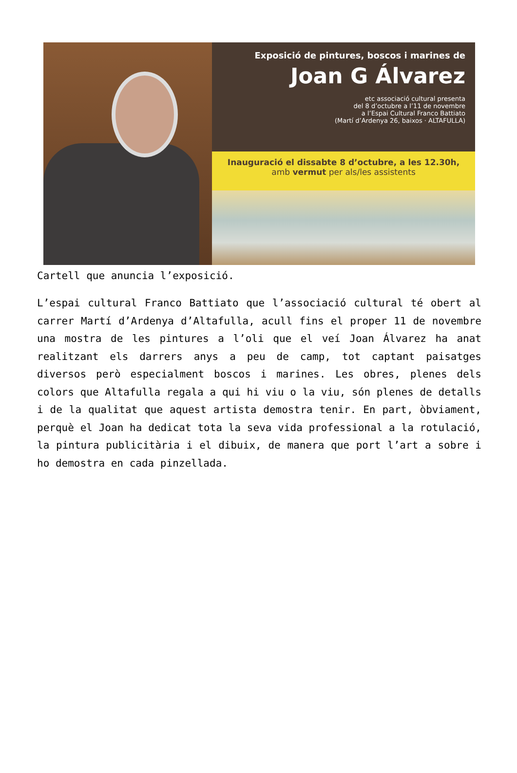Exposició de pintures, boscos i marines de
Joan G Álvarez
etc associació cultural presenta
del 8 d’octubre a l’11 de novembre
a l’Espai Cultural Franco Battiato
(Martí d’Ardenya 26, baixos · ALTAFULLA)
Inauguració el dissabte 8 d’octubre, a les 12.30h,
amb vermut per als/les assistents
Cartell que anuncia l’exposició.
L’espai cultural Franco Battiato que l’associació cultural té obert al carrer Martí d’Ardenya d’Altafulla, acull fins el proper 11 de novembre una mostra de les pintures a l’oli que el veí Joan Álvarez ha anat realitzant els darrers anys a peu de camp, tot captant paisatges diversos però especialment boscos i marines. Les obres, plenes dels colors que Altafulla regala a qui hi viu o la viu, són plenes de detalls i de la qualitat que aquest artista demostra tenir. En part, òbviament, perquè el Joan ha dedicat tota la seva vida professional a la rotulació, la pintura publicitària i el dibuix, de manera que port l’art a sobre i ho demostra en cada pinzellada.